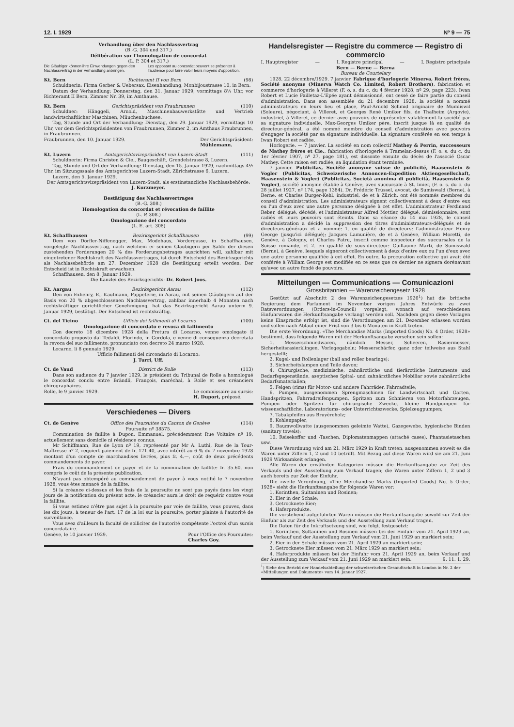12. I. 1929 Nº 9 — 75
Verhandlung über den Nachlassvertrag
(B.-G. 304 und 317.)
Délibération sur l'homologation de concordat
(L. P. 304 et 317.)
Die Gläubiger können ihre Einwendungen gegen den Nachlassvertrag in der Verhandlung anbringen.
Les opposant au concordat peuvent se présenter à l'audience pour faire valoir leurs moyens d'opposition.
Kt. Bern Richteramt II von Bern (98)
Schuldnerin: Firma Gerber & Uebersax, Eisenhandlung, Monbijoustrasse 10, in Bern.
Datum der Verhandlung: Donnerstag, den 31. Januar 1929, vormittags 8¼ Uhr, vor Richteramt II Bern, Zimmer Nr. 39, im Amthause.
Kt. Bern Gerichtspräsident von Fraubrunnen (110)
Schuldner: Hänggeli, Arnold, Maschinenbauwerkstätte und Vertrieb landwirtschaftlicher Maschinen, Müuchenbuchsee.
Tag, Stunde und Ort der Verhandlung: Dienstag, den 29. Januar 1929, vormittags 10 Uhr, vor dem Gerichtspräsidenten von Fraubrunnen, Zimmer 2, im Amthaus Fraubrunnen, in Fraubrunnen.
Fraubrunnen, den 10. Januar 1929. Der Gerichtspräsident:
Mühlemann.
Kt. Luzern Amtsgerichtsvizepräsident von Luzern-Stadt (111)
Schuldnerin: Firma Christen & Cie., Baugeschäft, Grendelstrasse 8, Luzern.
Tag, Stunde und Ort der Verhandlung: Dienstag, den 15. Januar 1929, nachmittags 4½ Uhr, im Sitzungssaale des Amtsgerichtes Luzern-Stadt, Zürichstrasse 6, Luzern.
Luzern, den 5. Januar 1929.
Der Amtsgerichtsvizepräsident von Luzern-Stadt, als erstinstanzliche Nachlassbehörde:
J. Kurzmeyer.
Bestätigung des Nachlassvertrages
(B.-G. 308.)
Homologation du concordat et révocation de faillite
(L. P. 308.)
Omologazione del concordato
(L. E. art. 308)
Kt. Schaffhausen Bezirksgericht Schaffhausen (99)
Dem von Dörfler-Niffenegger, Max, Modehaus, Vordergasse, in Schaffhausen, vorgelegte Nachlassvertrag, nach welchem er seinen Gläubigern per Saldo der diesen zustehenden Forderungen 20 % des Forderungsbetrages ausrichten will, zahlbar mit eingetretener Rechtskraft des Nachlassvertrages, ist durch Entscheid des Bezirksgerichts als Nachlassbehörde am 27. Dezember 1928 die Bestätigung erteilt worden. Der Entscheid ist in Rechtskraft erwachsen.
Schaffhausen, den 8. Januar 1929.
Die Kanzlei des Bezirksgerichts: Dr. Robert Joos.
Kt. Aargau Bezirksgericht Aarau (112)
Den von Exhenry, E., Kaufmann, Pappeterie, in Aarau, mit seinen Gläubigern auf der Basis von 20 % abgeschlossenen Nachlassvertrag, zahlbar innerhalb 4 Monaten nach rechtskräftiger gerichtlicher Genehmigung, hat das Bezirksgericht Aarau unterm 9. Januar 1929, bestätigt. Der Entscheid ist rechtskräftig.
Ct. del Ticino Ufficio dei fallimenti di Locarno (100)
Omologazione di concordato e revoca di fallimento
Con decreto 18 dicembre 1928 della Pretura di Locarno, venne omologato il concordato proposto dal Tedaldi, Florindo, in Gordola, e venne di conseguenza decretata la revoca del suo fallimento, pronunciato con decreto 24 marzo 1928.
Locarno, li 8 gennaio 1929.
Ufficio fallimenti del circondario di Locarno:
J. Turri, Uff.
Ct. de Vaud District de Rolle (113)
Dans son audience du 7 janvier 1929, le président du Tribunal de Rolle a homologué le concordat conclu entre Brändli, François, maréchal, à Rolle et ses créanciers chirographaires.
Rolle, le 9 janvier 1929. Le commissaire au sursis:
H. Duport, préposé.
Verschiedenes — Divers
Ct. de Genève Office des Poursuites du Canton de Genève (114)
Poursuite nº 38575.
Commination de faillite à Dupon, Emmanuel, précédemment Rue Voltaire nº 19, actuellement sans domicile ni résidence connus.
Mr Schiffmann, Rue de Lyon nº 19, représenté par Mr A. Luthi, Rue de la Tour-Maîtresse nº 2, requiert paiement de fr. 171.40, avec intérêt au 6 % du 7 novembre 1928 montant d'un compte de marchandises livrées, plus fr. 4.—, coût de deux précédents commandements de payer.
Frais du commandement de payer et de la commination de faillite: fr. 35.60, non compris le coût de la présente publication.
N'ayant pas obtempéré au commandement de payer à vous notifié le 7 novembre 1928, vous êtes menacé de la faillite.
Si la créance ci-dessus et les frais de la poursuite ne sont pas payés dans les vingt jours de la notification du présent acte, le créancier aura le droit de requérir contre vous la faillite.
Si vous estimez n'être pas sujet à la poursuite par voie de faillite, vous pouvez, dans les dix jours, à teneur de l'art. 17 de la loi sur la poursuite, porter plainte à l'autorité de surveillance.
Vous avez d'ailleurs la faculté de solliciter de l'autorité compétente l'octroi d'un sursis concordataire.
Genève, le 10 janvier 1929. Pour l'Office des Poursuites:
Charles Goy.
Handelsregister — Registre du commerce — Registro di commercio
I. Hauptregister — I. Registre principal — I. Registro principale
Bern — Berne — Berna
Bureau de Courtelary
1928. 22 décembre/1929. 7 janvier. Fabrique d'horlogerie Minerva, Robert frères, Société anonyme (Minerva Watch Co. Limited, Robert Brothers), fabrication et commerce d'horlogerie à Villeret (F. o. s. du c. du 4 février 1928, nº 29, page 223). Iwan Robert et Lucie Failletaz-L'Epée ayant démissionné, ont cessé de faire partie du conseil d'administration. Dans son assemblée du 21 décembre 1928, la société a nommé administrateurs en leurs lieu et place, Paul-Arnold Schmid originaire de Mumliswil (Soleure), négociant, à Villeret, et Georges René Umiker fils, de Thalheim (Argovie), industriel, à Villeret, ce dernier avec pouvoirs de représenter valablement la société par sa signature individuelle. Max-Georges Umiker père, inscrit jusque là en qualité de directeur-général, a été nommé membre du conseil d'administration avec pouvoirs d'engager la société par sa signature individuelle. La signature conférée en son temps à Iwan Robert est radiée.
Horlogerie. — 7 janvier. La société en nom collectif Mathey & Perrin, successeurs de Mathey frères et Cie., fabrication d'horlogerie à Tramelan-dessus (F. o. s. du c. du 1er février 1907, nº 27, page 181), est dissonte ensuite du décès de l'associé Oscar Mathey. Cette raison est radiée, sa liquidation étant terminée.
7 janvier. Publicitas, Société anonyme suisse de publicité, Haasenstein & Vogler (Publicitas, Schweizerische Annoncen-Expedition Aktiengesellschaft, Haasenstein & Vogler) (Publicitas, Società anonima di publicità, Haasenstein & Vogler), société anonyme établie à Genève, avec succursale à St. Imier, (F. o. s. du c. du 28 juillet 1927, nº 174, page 1384). Dr. Frédéric Trüssel, avocat, de Sumiswald (Berne), à Berne, et Charles Burger-Kehl, industriel, de et à Zürich, ont été nommés membres du conseil d'administration. Les administrateurs signent collectivement à deux d'entre eux ou l'un d'eux avec une autre personne désignée à cet effet. L'administrateur Ferdinand Reber, délégué, décédé, et l'administrateur Alfred Mottier, délégué, démissionnaire, sont radiés et leurs pouvoirs sont éteints. Dans sa séance du 14 mai 1928, le conseil d'administration a décidé la suppression des titres d'administrateurs-délégués et de directeurs-généraux et a nommé: 1. en qualité de directeurs: l'administrateur Henry George (jusqu'ici délégué); Jacques Lamunière, de et à Genève, William Moretti, de Genève, à Cologny, et Charles Patru, inscrit comme inspecteur des succursales de la Suisse romande, et 2. en qualité de sous-directeur: Guillaume Marti, de Sumiswald (Berne), à Genève, lesquels signeront collectivement à deux d'entre eux ou l'un d'eux avec une autre personne qualifiée à cet effet. En outre, la procuration collective qui avait été conférée à William George est modifiée en ce sens que ce dernier ne signera dorénavant qu'avec un autre fondé de pouvoirs.
Mitteilungen — Communications — Comunicazioni
Grossbritannien — Warenzeichengesetz 1928
Gestützt auf Abschnitt 2 des Warenzeichengesetzes 1926<sup>1</sup>) hat die britische Regierung dem Parlament im November vorigen Jahres Entwürfe zu zwei Ratsverordnungen (Orders-in-Council) vorgelegt, wonach auf verschiedenen Einfuhrwaren die Herkunftsangabe verlangt werden soll. Nachdem gegen diese Vorlagen keine Einsprache erfolgt ist, sind die Verordnungen am 21. Dezember erlassen worden und sollen nach Ablauf einer Frist von 3 bis 6 Monaten in Kraft treten.
Die erste Verordnung, «The Merchandise Marks (Imported Goods) No. 4 Order, 1928» bestimmt, dass folgende Waren mit der Herkunftsangabe versehen sein sollen:
1. Messerschmiedwaren, nämlich Messer, Scheeren, Rasiermesser, Sicherheitsrasierklingen, Vorlegegabeln; Messerschärfer, ganz oder teilweise aus Stahl hergestellt;
2. Kugel- und Rollenlager (ball and roller bearings);
3. Sicherheitslampen und Teile davon;
4. Chirurgische, medizinische, zahnärztliche und tierärztliche Instrumente und Bedarfsgegenstände, aseptisches Spital- und zahnärztliches Mobiliar sowie zahnärztliche Bedarfsmaterialien;
5. Felgen (rims) für Motor- und andere Fahrräder, Fahrradteile;
6. Pumpen, ausgenommen Sprengmaschinen für Landwirtschaft und Garten, Handspritzen, Fahrradreifenpumpen, Spritzen zum Schmieren von Motorfahrzeugen, Pumpen oder Spritzen für chirurgische Zwecke, kleine Handpumpen für wissenschaftliche, Laboratoriums- oder Unterrichtszwecke, Spielzeugpumpen;
7. Tabakpfeifen aus Bruyèreholz;
8. Kohlenpapier;
9. Baumwollwatte (ausgenommen geleimte Watte), Gazegewebe, hygienische Binden (sanitary towels);
10. Reisekoffer und -Taschen, Diplomatenmappen (attaché cases), Phantasietaschen usw.
Diese Verordnung wird am 21. März 1929 in Kraft treten, ausgenommen soweit es die Waren unter Ziffern 1, 2 und 10 betrifft. Mit Bezug auf diese Waren wird sie am 21. Juni 1929 Wirksamkeit erlangen.
Alle Waren der erwähnten Kategorien müssen die Herkunftsangabe zur Zeit des Verkaufs und der Ausstellung zum Verkauf tragen; die Waren unter Ziffern 1, 2 und 3 auch bereits zur Zeit der Einfuhr.
Die zweite Verordnung, «The Merchandise Marks (Imported Goods) No. 5 Order, 1928» sieht die Herkunftsangabe für folgende Waren vor:
1. Korinthen, Sultaninen und Rosinen;
2. Eier in der Schale;
3. Getrocknete Eier;
4. Haferprodukte.
Die vorstehend aufgeführten Waren müssen die Herkunftsangabe sowohl zur Zeit der Einfuhr als zur Zeit des Verkaufs und der Ausstellung zum Verkauf tragen.
Die Daten für die Inkraftsetzung sind, wie folgt, festgesetzt:
1. Korinthen, Sultaninen und Rosinen müssen bei der Einfuhr vom 21. April 1929 an, beim Verkauf und der Ausstellung zum Verkauf vom 21. Juni 1929 an markiert sein;
2. Eier in der Schale müssen vom 21. April 1929 an markiert sein;
3. Getrocknete Eier müssen vom 21. März 1929 an markiert sein;
4. Haferprodukte müssen bei der Einfuhr vom 21. April 1929 an, beim Verkauf und der Ausstellung zum Verkauf vom 21. Juni 1929 an markiert sein. 9. 11. 1. 29.
<sup>1</sup>) Siehe den Bericht der Handelsabteilung der schweizerischen Gesandtschaft in London in Nr. 2 der «Mitteilungen und Dokumente» vom 14. Januar 1927.